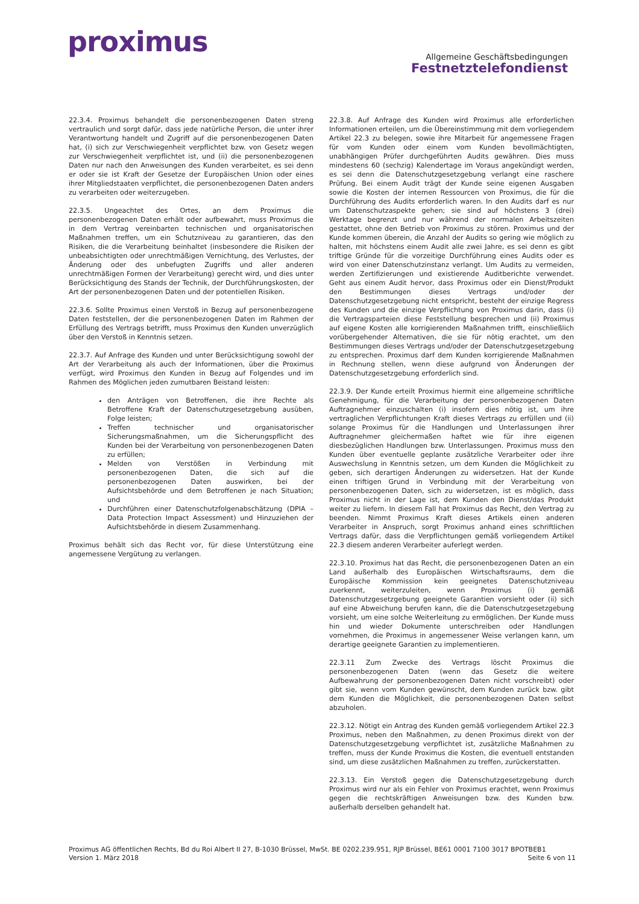proximus
Allgemeine Geschäftsbedingungen
Festnetztelefondienst
22.3.4. Proximus behandelt die personenbezogenen Daten streng vertraulich und sorgt dafür, dass jede natürliche Person, die unter ihrer Verantwortung handelt und Zugriff auf die personenbezogenen Daten hat, (i) sich zur Verschwiegenheit verpflichtet bzw. von Gesetz wegen zur Verschwiegenheit verpflichtet ist, und (ii) die personenbezogenen Daten nur nach den Anweisungen des Kunden verarbeitet, es sei denn er oder sie ist Kraft der Gesetze der Europäischen Union oder eines ihrer Mitgliedstaaten verpflichtet, die personenbezogenen Daten anders zu verarbeiten oder weiterzugeben.
22.3.5. Ungeachtet des Ortes, an dem Proximus die personenbezogenen Daten erhält oder aufbewahrt, muss Proximus die in dem Vertrag vereinbarten technischen und organisatorischen Maßnahmen treffen, um ein Schutzniveau zu garantieren, das den Risiken, die die Verarbeitung beinhaltet (insbesondere die Risiken der unbeabsichtigten oder unrechtmäßigen Vernichtung, des Verlustes, der Änderung oder des unbefugten Zugriffs und aller anderen unrechtmäßigen Formen der Verarbeitung) gerecht wird, und dies unter Berücksichtigung des Stands der Technik, der Durchführungskosten, der Art der personenbezogenen Daten und der potentiellen Risiken.
22.3.6. Sollte Proximus einen Verstoß in Bezug auf personenbezogene Daten feststellen, der die personenbezogenen Daten im Rahmen der Erfüllung des Vertrags betrifft, muss Proximus den Kunden unverzüglich über den Verstoß in Kenntnis setzen.
22.3.7. Auf Anfrage des Kunden und unter Berücksichtigung sowohl der Art der Verarbeitung als auch der Informationen, über die Proximus verfügt, wird Proximus den Kunden in Bezug auf Folgendes und im Rahmen des Möglichen jeden zumutbaren Beistand leisten:
den Anträgen von Betroffenen, die ihre Rechte als Betroffene Kraft der Datenschutzgesetzgebung ausüben, Folge leisten;
Treffen technischer und organisatorischer Sicherungsmaßnahmen, um die Sicherungspflicht des Kunden bei der Verarbeitung von personenbezogenen Daten zu erfüllen;
Melden von Verstößen in Verbindung mit personenbezogenen Daten, die sich auf die personenbezogenen Daten auswirken, bei der Aufsichtsbehörde und dem Betroffenen je nach Situation; und
Durchführen einer Datenschutzfolgenabschätzung (DPIA – Data Protection Impact Assessment) und Hinzuziehen der Aufsichtsbehörde in diesem Zusammenhang.
Proximus behält sich das Recht vor, für diese Unterstützung eine angemessene Vergütung zu verlangen.
22.3.8. Auf Anfrage des Kunden wird Proximus alle erforderlichen Informationen erteilen, um die Übereinstimmung mit dem vorliegendem Artikel 22.3 zu belegen, sowie ihre Mitarbeit für angemessene Fragen für vom Kunden oder einem vom Kunden bevollmächtigten, unabhängigen Prüfer durchgeführten Audits gewähren. Dies muss mindestens 60 (sechzig) Kalendertage im Voraus angekündigt werden, es sei denn die Datenschutzgesetzgebung verlangt eine raschere Prüfung. Bei einem Audit trägt der Kunde seine eigenen Ausgaben sowie die Kosten der internen Ressourcen von Proximus, die für die Durchführung des Audits erforderlich waren. In den Audits darf es nur um Datenschutzaspekte gehen; sie sind auf höchstens 3 (drei) Werktage begrenzt und nur während der normalen Arbeitszeiten gestattet, ohne den Betrieb von Proximus zu stören. Proximus und der Kunde kommen überein, die Anzahl der Audits so gering wie möglich zu halten, mit höchstens einem Audit alle zwei Jahre, es sei denn es gibt triftige Gründe für die vorzeitige Durchführung eines Audits oder es wird von einer Datenschutzinstanz verlangt. Um Audits zu vermeiden, werden Zertifizierungen und existierende Auditberichte verwendet. Geht aus einem Audit hervor, dass Proximus oder ein Dienst/Produkt den Bestimmungen dieses Vertrags und/oder der Datenschutzgesetzgebung nicht entspricht, besteht der einzige Regress des Kunden und die einzige Verpflichtung von Proximus darin, dass (i) die Vertragsparteien diese Feststellung besprechen und (ii) Proximus auf eigene Kosten alle korrigierenden Maßnahmen trifft, einschließlich vorübergehender Alternativen, die sie für nötig erachtet, um den Bestimmungen dieses Vertrags und/oder der Datenschutzgesetzgebung zu entsprechen. Proximus darf dem Kunden korrigierende Maßnahmen in Rechnung stellen, wenn diese aufgrund von Änderungen der Datenschutzgesetzgebung erforderlich sind.
22.3.9. Der Kunde erteilt Proximus hiermit eine allgemeine schriftliche Genehmigung, für die Verarbeitung der personenbezogenen Daten Auftragnehmer einzuschalten (i) insofern dies nötig ist, um ihre vertraglichen Verpflichtungen Kraft dieses Vertrags zu erfüllen und (ii) solange Proximus für die Handlungen und Unterlassungen ihrer Auftragnehmer gleichermaßen haftet wie für ihre eigenen diesbezüglichen Handlungen bzw. Unterlassungen. Proximus muss den Kunden über eventuelle geplante zusätzliche Verarbeiter oder ihre Auswechslung in Kenntnis setzen, um dem Kunden die Möglichkeit zu geben, sich derartigen Änderungen zu widersetzen. Hat der Kunde einen triftigen Grund in Verbindung mit der Verarbeitung von personenbezogenen Daten, sich zu widersetzen, ist es möglich, dass Proximus nicht in der Lage ist, dem Kunden den Dienst/das Produkt weiter zu liefern. In diesem Fall hat Proximus das Recht, den Vertrag zu beenden. Nimmt Proximus Kraft dieses Artikels einen anderen Verarbeiter in Anspruch, sorgt Proximus anhand eines schriftlichen Vertrags dafür, dass die Verpflichtungen gemäß vorliegendem Artikel 22.3 diesem anderen Verarbeiter auferlegt werden.
22.3.10. Proximus hat das Recht, die personenbezogenen Daten an ein Land außerhalb des Europäischen Wirtschaftsraums, dem die Europäische Kommission kein geeignetes Datenschutzniveau zuerkennt, weiterzuleiten, wenn Proximus (i) gemäß Datenschutzgesetzgebung geeignete Garantien vorsieht oder (ii) sich auf eine Abweichung berufen kann, die die Datenschutzgesetzgebung vorsieht, um eine solche Weiterleitung zu ermöglichen. Der Kunde muss hin und wieder Dokumente unterschreiben oder Handlungen vornehmen, die Proximus in angemessener Weise verlangen kann, um derartige geeignete Garantien zu implementieren.
22.3.11 Zum Zwecke des Vertrags löscht Proximus die personenbezogenen Daten (wenn das Gesetz die weitere Aufbewahrung der personenbezogenen Daten nicht vorschreibt) oder gibt sie, wenn vom Kunden gewünscht, dem Kunden zurück bzw. gibt dem Kunden die Möglichkeit, die personenbezogenen Daten selbst abzuholen.
22.3.12. Nötigt ein Antrag des Kunden gemäß vorliegendem Artikel 22.3 Proximus, neben den Maßnahmen, zu denen Proximus direkt von der Datenschutzgesetzgebung verpflichtet ist, zusätzliche Maßnahmen zu treffen, muss der Kunde Proximus die Kosten, die eventuell entstanden sind, um diese zusätzlichen Maßnahmen zu treffen, zurückerstatten.
22.3.13. Ein Verstoß gegen die Datenschutzgesetzgebung durch Proximus wird nur als ein Fehler von Proximus erachtet, wenn Proximus gegen die rechtskräftigen Anweisungen bzw. des Kunden bzw. außerhalb derselben gehandelt hat.
Proximus AG öffentlichen Rechts, Bd du Roi Albert II 27, B-1030 Brüssel, MwSt. BE 0202.239.951, RJP Brüssel, BE61 0001 7100 3017 BPOTBEB1
Version 1. März 2018 Seite 6 von 11